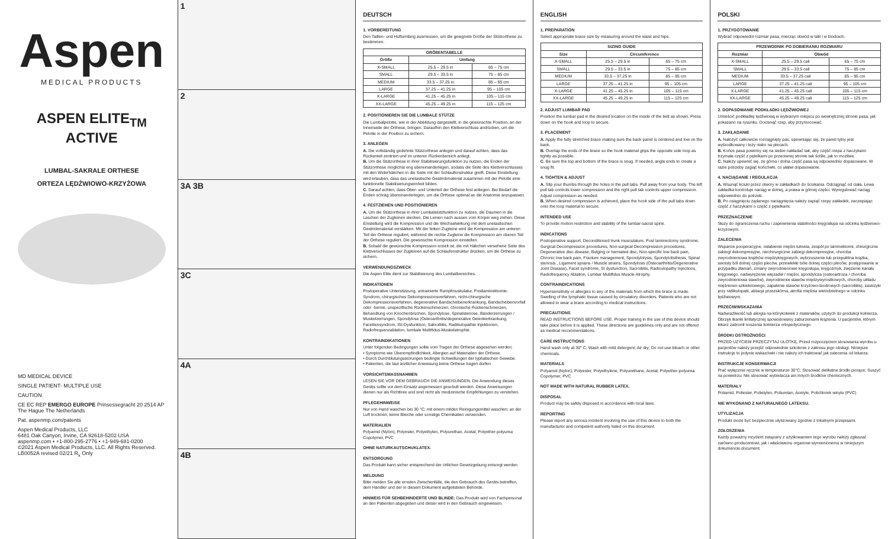Aspen
MEDICAL PRODUCTS
ASPEN ELITE<sub>TM</sub> ACTIVE
LUMBAL-SAKRALE ORTHESE
ORTEZA LĘDŹWIOWO-KRZYŻOWA
MD MEDICAL DEVICE
SINGLE PATIENT- MULTIPLE USE
CAUTION
CE EC REP EMERGO EUROPE Prinsessegracht 20 2514 AP The Hague The Netherlands
Pat. aspenmp.com/patents
Aspen Medical Products, LLC
6481 Oak Canyon, Irvine, CA 92618-5202 USA
aspenmp.com • +1-800-295-2776 • +1-949-681-0200
©2021 Aspen Medical Products, LLC. All Rights Reserved.
LB0052A revised 02/21 R<sub>x</sub> Only
1
2
3A 3B
3C
4A
4B
DEUTSCH
1. VORBEREITUNG
Den Taillen- und Hüftumfang ausmessen, um die geeignete Größe der Stützorthese zu bestimmen.
| GRÖßENTABELLE | | |
| --- | --- | --- |
| Größe | Umfang | |
| X-SMALL | 25.5 – 29.5 in | 65 – 75 cm |
| SMALL | 29.5 – 33.5 in | 75 – 85 cm |
| MEDIUM | 33.5 – 37.25 in | 85 – 95 cm |
| LARGE | 37.25 – 41.25 in | 95 – 105 cm |
| X-LARGE | 41.25 – 45.25 in | 105 – 115 cm |
| XX-LARGE | 45.25 – 49.25 in | 115 – 125 cm |
2. POSITIONIEREN SIE DIE LUMBALE STÜTZE
Die Lumbalpelotte, wie in der Abbildung dargestellt, in die gewünschte Position, an der Innenseite der Orthese, bringen. Daraufhin den Klettverschluss andrücken, um die Pelotte in der Position zu sichern.
3. ANLEGEN
A. Die vollständig gedehnte Stützorthese anlegen und darauf achten, dass das Rückenteil zentriert und im unteren Rückenbereich anliegt.
B. Um die Stützorthese in ihrer Stabilisierungsfunktion zu nutzen, die Enden der Stützorthese möglichst eng übereinanderlegen, sodass die Seite des Klettverschlusses mit den Widerhäkchen in die Seite mit der Schlaufenstruktur greift. Diese Einstellung wird erlauben, dass das unelastische Gestrickmaterial zusammen mit der Pelotte eine funktionelle Stabilisierungseinheit bilden.
C. Darauf achten, dass Ober- und Unterteil der Orthese fest anliegen. Bei Bedarf die Enden schräg übereinanderlegen, um die Orthese optimal an die Anatomie anzupassen.
4. FESTZIEHEN UND POSITIONIEREN
A. Um die Stützorthese in ihrer Lumbalstützfunktion zu nutzen, die Daumen in die Laschen der Zugleinen stecken. Die Leinen nach aussen vom Körper weg ziehen. Diese Einstellung wird die Kompression und die Wechselwirkung mit dem unelastischen Gestrickmaterial verstärken. Mit der linken Zugleine wird die Kompression am unteren Teil der Orthese reguliert, während die rechte Zugleine die Kompression am oberen Teil der Orthese reguliert. Die gewünschte Kompression einstellen.
B. Sobald die gewünschte Kompression erzielt ist, die mit Häkchen versehene Seite des Klettverschlusses der Zugleinen auf die Schlaufenstruktur drücken, um die Orthese zu sichern.
VERWENDUNGSZWECK
Die Aspen Elite dient zur Stabilisierung des Lumbalbereiches.
INDIKATIONEN
Postoperative Unterstützung, untrainierte Rumpfmuskulatur, Postlaminektomie-Syndrom, chirurgisches Dekompressionsverfahren, nicht-chirurgische Dekompressionsverfahren, degenerative Bandscheibenerkrankung, Bandscheibenvorfall oder -hernie, unspezifische Rückenschmerzen, chronische Rückenschmerzen, Behandlung von Knochenbrüchen, Spondylose, Spinalstenose, Bänderzerrungen / Muskelzerrungen, Spondylose (Osteoarthritis/degenerative Gelenkerkrankung, Facettensyndrom, ISI-Dysfunktion, Sakroiliitis, Radikulopathie Injektionen, Radiofrequenzablation, lumbale Multifidus-Muskelatrophie.
KONTRAINDIKATIONEN
Unter folgenden Bedingungen sollte vom Tragen der Orthese abgesehen werden:
• Symptome wie Überempfindlichkeit, Allergien auf Materialien der Orthese.
• Durch Durchblutungsstörungen bedingte Schwellungen der lyphatischen Gewebe.
• Patienten, die laut ärztlicher Anweisung keine Orthese tragen dürfen.
VORSICHTSMASSNAHMEN
LESEN SIE VOR DEM GEBRAUCH DIE ANWEISUNGEN. Die Anwendung dieses Geräts sollte vor dem Einsatz angemessen geschult werden. Diese Anweisungen dienen nur als Richtlinie und sind nicht als medizinische Empfehlungen zu verstehen.
PFLEGEHINWEISE
Nur von Hand waschen bei 30 °C; mit einem milden Reinigungsmittel waschen; an der Luft trocknen; keine Bleiche oder sonstige Chemikalien verwenden.
MATERIALIEN
Polyamid (Nylon), Polyester, Polyethylen, Polyurethan, Acetal, Polyether-polyurea Copolymer, PVC
OHNE NATURKAUTSCHUKLATEX.
ENTSORGUNG
Das Produkt kann sicher entsprechend der örtlichen Gesetzgebung entsorgt werden.
MELDUNG
Bitte melden Sie alle ernsten Zwischenfälle, die den Gebrauch des Geräts betreffen, dem Händler und der in diesem Dokument aufgelisteten Behörde.
HINWEIS FÜR SEHBEHINDERTE UND BLINDE: Das Produkt wird von Fachpersonal an den Patienten abgegeben und dieser wird in den Gebrauch eingewiesen.
ENGLISH
1. PREPARATION
Select appropriate brace size by measuring around the waist and hips.
| SIZING GUIDE | | |
| --- | --- | --- |
| Size | Circumference | |
| X-SMALL | 25.5 – 29.5 in | 65 – 75 cm |
| SMALL | 29.5 – 33.5 in | 75 – 85 cm |
| MEDIUM | 33.5 – 37.25 in | 85 – 95 cm |
| LARGE | 37.25 – 41.25 in | 95 – 105 cm |
| X-LARGE | 41.25 – 45.25 in | 105 – 115 cm |
| XX-LARGE | 45.25 – 49.25 in | 115 – 125 cm |
2. ADJUST LUMBAR PAD
Position the lumbar pad in the desired location on the inside of the belt as shown. Press down on the hook and loop to secure.
3. PLACEMENT
A. Apply the fully stretched brace making sure the back panel is centered and low on the back.
B. Overlap the ends of the brace so the hook material grips the opposite side loop as tightly as possible.
C. Be sure the top and bottom of the brace is snug. If needed, angle ends to create a snug fit.
4. TIGHTEN & ADJUST
A. Slip your thumbs through the holes in the pull tabs. Pull away from your body. The left pull tab controls lower compression and the right pull tab controls upper compression. Adjust compression as needed.
B. When desired compression is achieved, place the hook side of the pull tabs down onto the loop material to secure.
INTENDED USE
To provide motion restriction and stability of the lumbar-sacral spine.
INDICATIONS
Postoperative support, Deconditioned trunk musculature, Post laminectomy syndrome, Surgical Decompression procedures, Non-surgical Decompression procedures, Degenerative disc disease, Bulging or herniated disc, Non-specific low back pain, Chronic low back pain, Fracture management, Spondylolysis, Spondylolisthesis, Spinal stenosis , Ligament sprains / Muscle strains, Spondylosis (Osteoarthritis/Degenerative Joint Disease), Facet syndrome, SI dysfunction, Sacroiliitis, Radiculopathy Injections, Radiofrequency Ablation, Lumbar Multifidus Muscle Atrophy.
CONTRAINDICATIONS
Hypersensitivity or allergies to any of the materials from which the brace is made. Swelling of the lymphatic tissue caused by circulatory disorders. Patients who are not allowed to wear a brace according to medical instructions.
PRECAUTIONS
READ INSTRUCTIONS BEFORE USE. Proper training in the use of this device should take place before it is applied. These directions are guidelines only and are not offered as medical recommendations.
CARE INSTRUCTIONS
Hand wash only at 30° C; Wash with mild detergent; Air dry; Do not use bleach or other chemicals.
MATERIALS
Polyamid (Nylon), Polyester, Polyethylene, Polyurethane, Acetal, Polyether-polyurea Copolymer, PVC
NOT MADE WITH NATURAL RUBBER LATEX.
DISPOSAL
Product may be safely disposed in accordance with local laws.
REPORTING
Please report any serious incident involving the use of this device to both the manufacturer and competent authority listed on this document.
POLSKI
1. PRZYGOTOWANIE
Wybrać odpowiedni rozmiar pasa, mierząc obwód w talii i w biodrach.
| PRZEWODNIK PO DOBIERANIU ROZMIARU | | |
| --- | --- | --- |
| Rozmiar | Obwód | |
| X-SMALL | 25.5 – 29.5 cali | 65 – 75 cm |
| SMALL | 29.5 – 33.5 cali | 75 – 85 cm |
| MEDIUM | 33.5 – 37.25 cali | 85 – 95 cm |
| LARGE | 37.25 – 41.25 cali | 95 – 105 cm |
| X-LARGE | 41.25 – 45.25 cali | 105 – 115 cm |
| XX-LARGE | 45.25 – 49.25 cali | 115 – 125 cm |
2. DOPASOWANIE PODKŁADKI LĘDŹWIOWEJ
Umieścić podkładkę lędźwiową w wybranym miejscu po wewnętrznej stronie pasa, jak pokazano na rysunku. Docisnąć rzep, aby przymocować.
3. ZAKŁADANIE
A. Nałożyć całkowicie rozciągnięty pas, upewniając się, że panel tylny jest wyśrodkowany i leży nisko na plecach.
B. Końce pasa powinny się na siebie nakładać tak, aby część rzepa z haczykami trzymała część z pętelkami po przeciwnej stronie tak ściśle, jak to możliwe.
C. Należy upewnić się, że górna i dolna część pasa są odpowiednio dopasowane. W razie potrzeby zagiąć końcówki, co ułatwi dopasowanie.
4. NACIĄGANIE I REGULACJA
A. Wsunąć kciuki przez otwory w zakładkach do ściskania. Odciągnąć od ciała. Lewa zakładka kontroluje naciąg w dolnej, a prawa w górnej części. Wyregulować naciąg odpowiednio do potrzeb.
B. Po osiągnięciu żądanego naciągnięcia należy zapiąć rzepy zakładek, zaczepiając część z haczykami o część z pętelkami.
PRZEZNACZENIE
Służy do ograniczenia ruchu i zapewnienia stabilności kręgosłupa na odcinku lędźwiowo-krzyżowym.
ZALECENIA
Wsparcie pooperacyjne, osłabienie mięśni tułowia, zespół po laminektomii, chirurgiczne zabiegi dekompresyjne, niechirurgiczne zabiegi dekompresyjne, choroba zwyrodnieniowa krążków międzykręgowych, wybrzuszenie lub przepuklina krążka, swoisty ból dolnej części pleców, przewlekłe bóle dolnej części pleców, postępowanie w przypadku złamań, zmiany zwyrodnieniowe kręgosłupa, kręgozmyk, zwężenie kanału kręgowego, nadwyrężenie więzadeł / mięśni, spondyloza (osteoartroza / choroba zwyrodnieniowa stawów), zwyrodnienie stawów międzywyrostkowych, choroby układu mięśniowo-szkieletowego, zapalenie stawów krzyżowo-biodrowych (sacroiliitis), zastrzyki przy radikulopatii, ablacja przezskórna, atrofia mięśnia wielodzielnego w odcinku lędźwiowym.
PRZECIWWSKAZANIA
Nadwrażliwość lub alergia na którykolwiek z materiałów, użytych do produkcji kołnierza. Obrzęk tkanki limfatycznej spowodowany zaburzeniami krążenia. U pacjentów, którym lekarz zabronił noszenia kołnierza ortopedycznego.
ŚRODKI OSTROŻNOŚCI
PRZED UŻYCIEM PRZECZYTAJ ULOTKĘ. Przed rozpoczęciem stosowania wyrobu u pacjentów należy przejść odpowiednie szkolenie z zakresu jego obsługi. Niniejsze instrukcje to jedynie wskazówki i nie należy ich traktować jak zalecenia od lekarza.
INSTRUKCJE KONSERWACJI
Prać wyłącznie ręcznie w temperaturze 30°C; Stosować delikatne środki piorące; Suszyć na powietrzu; Nie stosować wybielacza ani innych środków chemicznych.
MATERIAŁY
Poliamid, Poliester, Polietylen, Poliuretan, Acetyle, Polichlorek winylu (PVC)
NIE WYKONANO Z NATURALNEGO LATEKSU.
UTYLIZACJA
Produkt może być bezpiecznie utylizowany zgodnie z lokalnymi przepisami.
ZGŁOSZENIA
Każdy poważny incydent związany z użytkowaniem tego wyrobu należy zgłaszać zarówno producentowi, jak i właściwemu organowi wymienionemu w niniejszym dokumencie.document.